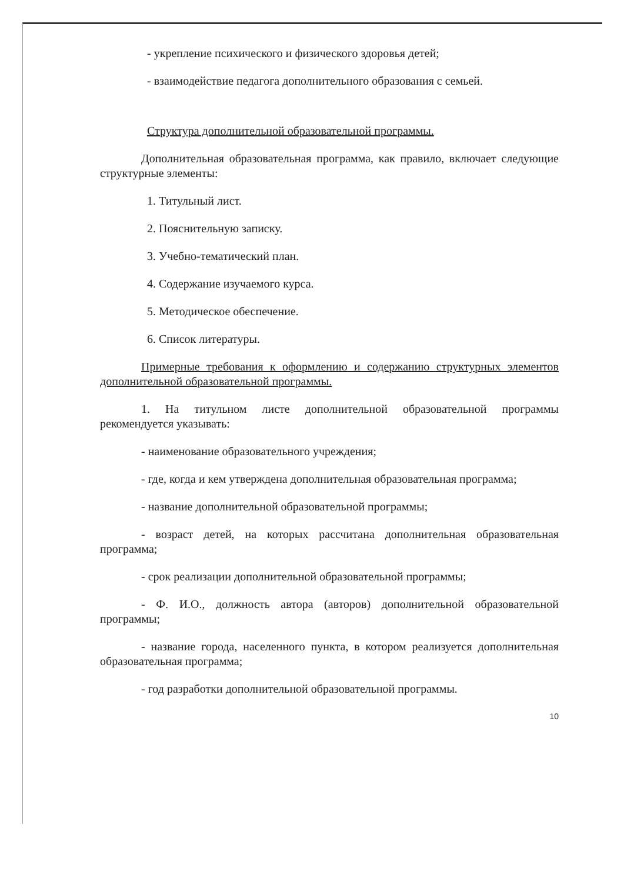- укрепление психического и физического здоровья детей;
- взаимодействие педагога дополнительного образования с семьей.
Структура дополнительной образовательной программы.
Дополнительная образовательная программа, как правило, включает следующие структурные элементы:
1. Титульный лист.
2. Пояснительную записку.
3. Учебно-тематический план.
4. Содержание изучаемого курса.
5. Методическое обеспечение.
6. Список литературы.
Примерные требования к оформлению и содержанию структурных элементов дополнительной образовательной программы.
1. На титульном листе дополнительной образовательной программы рекомендуется указывать:
- наименование образовательного учреждения;
- где, когда и кем утверждена дополнительная образовательная программа;
- название дополнительной образовательной программы;
- возраст детей, на которых рассчитана дополнительная образовательная программа;
- срок реализации дополнительной образовательной программы;
- Ф. И.О., должность автора (авторов) дополнительной образовательной программы;
- название города, населенного пункта, в котором реализуется дополнительная образовательная программа;
- год разработки дополнительной образовательной программы.
10